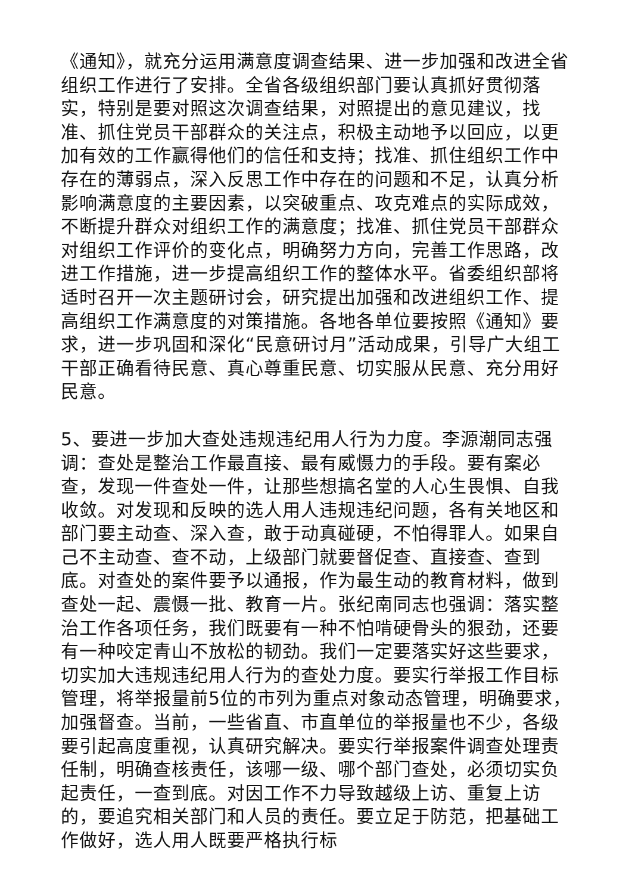《通知》，就充分运用满意度调查结果、进一步加强和改进全省组织工作进行了安排。全省各级组织部门要认真抓好贯彻落实，特别是要对照这次调查结果，对照提出的意见建议，找准、抓住党员干部群众的关注点，积极主动地予以回应，以更加有效的工作赢得他们的信任和支持；找准、抓住组织工作中存在的薄弱点，深入反思工作中存在的问题和不足，认真分析影响满意度的主要因素，以突破重点、攻克难点的实际成效，不断提升群众对组织工作的满意度；找准、抓住党员干部群众对组织工作评价的变化点，明确努力方向，完善工作思路，改进工作措施，进一步提高组织工作的整体水平。省委组织部将适时召开一次主题研讨会，研究提出加强和改进组织工作、提高组织工作满意度的对策措施。各地各单位要按照《通知》要求，进一步巩固和深化“民意研讨月”活动成果，引导广大组工干部正确看待民意、真心尊重民意、切实服从民意、充分用好民意。
5、要进一步加大查处违规违纪用人行为力度。李源潮同志强调：查处是整治工作最直接、最有威慑力的手段。要有案必查，发现一件查处一件，让那些想搞名堂的人心生畏惧、自我收敛。对发现和反映的选人用人违规违纪问题，各有关地区和部门要主动查、深入查，敢于动真碰硬，不怕得罪人。如果自己不主动查、查不动，上级部门就要督促查、直接查、查到底。对查处的案件要予以通报，作为最生动的教育材料，做到查处一起、震慑一批、教育一片。张纪南同志也强调：落实整治工作各项任务，我们既要有一种不怕啃硬骨头的狠劲，还要有一种咬定青山不放松的韧劲。我们一定要落实好这些要求，切实加大违规违纪用人行为的查处力度。要实行举报工作目标管理，将举报量前5位的市列为重点对象动态管理，明确要求，加强督查。当前，一些省直、市直单位的举报量也不少，各级要引起高度重视，认真研究解决。要实行举报案件调查处理责任制，明确查核责任，该哪一级、哪个部门查处，必须切实负起责任，一查到底。对因工作不力导致越级上访、重复上访的，要追究相关部门和人员的责任。要立足于防范，把基础工作做好，选人用人既要严格执行标